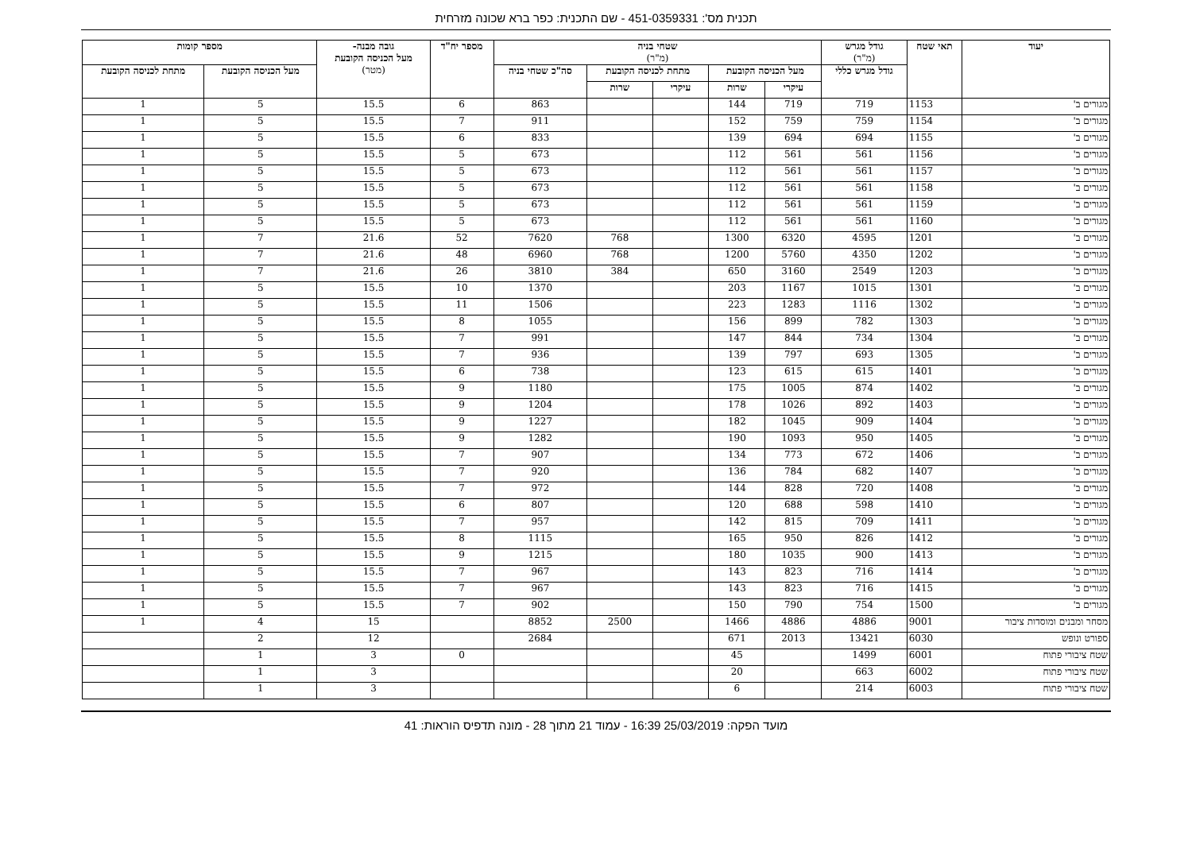תכנית מס': 451-0359331 - שם התכנית: כפר ברא שכונה מזרחית
| יעוד | תאי שטח | גודל מגרש (מ"ר) | שטחי בניה (מ"ר) | | | | | מספר יח"ד | גובה מבנה- מעל הכניסה הקובעת (מטר) | מספר קומות | |
| --- | --- | --- | --- | --- | --- | --- | --- | --- | --- | --- | --- |
| | | גודל מגרש כללי | מעל הכניסה הקובעת | | מתחת לכניסה הקובעת | | סה"כ שטחי בניה | | | מעל הכניסה הקובעת | מתחת לכניסה הקובעת |
| | | | עיקרי | שרות | עיקרי | שרות | | | | | |
| מגורים ב' | 1153 | 719 | 719 | 144 | | | 863 | 6 | 15.5 | 5 | 1 |
| מגורים ב' | 1154 | 759 | 759 | 152 | | | 911 | 7 | 15.5 | 5 | 1 |
| מגורים ב' | 1155 | 694 | 694 | 139 | | | 833 | 6 | 15.5 | 5 | 1 |
| מגורים ב' | 1156 | 561 | 561 | 112 | | | 673 | 5 | 15.5 | 5 | 1 |
| מגורים ב' | 1157 | 561 | 561 | 112 | | | 673 | 5 | 15.5 | 5 | 1 |
| מגורים ב' | 1158 | 561 | 561 | 112 | | | 673 | 5 | 15.5 | 5 | 1 |
| מגורים ב' | 1159 | 561 | 561 | 112 | | | 673 | 5 | 15.5 | 5 | 1 |
| מגורים ב' | 1160 | 561 | 561 | 112 | | | 673 | 5 | 15.5 | 5 | 1 |
| מגורים ב' | 1201 | 4595 | 6320 | 1300 | | 768 | 7620 | 52 | 21.6 | 7 | 1 |
| מגורים ב' | 1202 | 4350 | 5760 | 1200 | | 768 | 6960 | 48 | 21.6 | 7 | 1 |
| מגורים ב' | 1203 | 2549 | 3160 | 650 | | 384 | 3810 | 26 | 21.6 | 7 | 1 |
| מגורים ב' | 1301 | 1015 | 1167 | 203 | | | 1370 | 10 | 15.5 | 5 | 1 |
| מגורים ב' | 1302 | 1116 | 1283 | 223 | | | 1506 | 11 | 15.5 | 5 | 1 |
| מגורים ב' | 1303 | 782 | 899 | 156 | | | 1055 | 8 | 15.5 | 5 | 1 |
| מגורים ב' | 1304 | 734 | 844 | 147 | | | 991 | 7 | 15.5 | 5 | 1 |
| מגורים ב' | 1305 | 693 | 797 | 139 | | | 936 | 7 | 15.5 | 5 | 1 |
| מגורים ב' | 1401 | 615 | 615 | 123 | | | 738 | 6 | 15.5 | 5 | 1 |
| מגורים ב' | 1402 | 874 | 1005 | 175 | | | 1180 | 9 | 15.5 | 5 | 1 |
| מגורים ב' | 1403 | 892 | 1026 | 178 | | | 1204 | 9 | 15.5 | 5 | 1 |
| מגורים ב' | 1404 | 909 | 1045 | 182 | | | 1227 | 9 | 15.5 | 5 | 1 |
| מגורים ב' | 1405 | 950 | 1093 | 190 | | | 1282 | 9 | 15.5 | 5 | 1 |
| מגורים ב' | 1406 | 672 | 773 | 134 | | | 907 | 7 | 15.5 | 5 | 1 |
| מגורים ב' | 1407 | 682 | 784 | 136 | | | 920 | 7 | 15.5 | 5 | 1 |
| מגורים ב' | 1408 | 720 | 828 | 144 | | | 972 | 7 | 15.5 | 5 | 1 |
| מגורים ב' | 1410 | 598 | 688 | 120 | | | 807 | 6 | 15.5 | 5 | 1 |
| מגורים ב' | 1411 | 709 | 815 | 142 | | | 957 | 7 | 15.5 | 5 | 1 |
| מגורים ב' | 1412 | 826 | 950 | 165 | | | 1115 | 8 | 15.5 | 5 | 1 |
| מגורים ב' | 1413 | 900 | 1035 | 180 | | | 1215 | 9 | 15.5 | 5 | 1 |
| מגורים ב' | 1414 | 716 | 823 | 143 | | | 967 | 7 | 15.5 | 5 | 1 |
| מגורים ב' | 1415 | 716 | 823 | 143 | | | 967 | 7 | 15.5 | 5 | 1 |
| מגורים ב' | 1500 | 754 | 790 | 150 | | | 902 | 7 | 15.5 | 5 | 1 |
| מסחר ומבנים ומוסדות ציבור | 9001 | 4886 | 4886 | 1466 | | 2500 | 8852 | | 15 | 4 | 1 |
| ספורט ונופש | 6030 | 13421 | 2013 | 671 | | | 2684 | | 12 | 2 | |
| שטח ציבורי פתוח | 6001 | 1499 | | 45 | | | | 0 | 3 | 1 | |
| שטח ציבורי פתוח | 6002 | 663 | | 20 | | | | | 3 | 1 | |
| שטח ציבורי פתוח | 6003 | 214 | | 6 | | | | | 3 | 1 | |
מועד הפקה: 25/03/2019 16:39 - עמוד 21 מתוך 28 - מונה תדפיס הוראות: 41